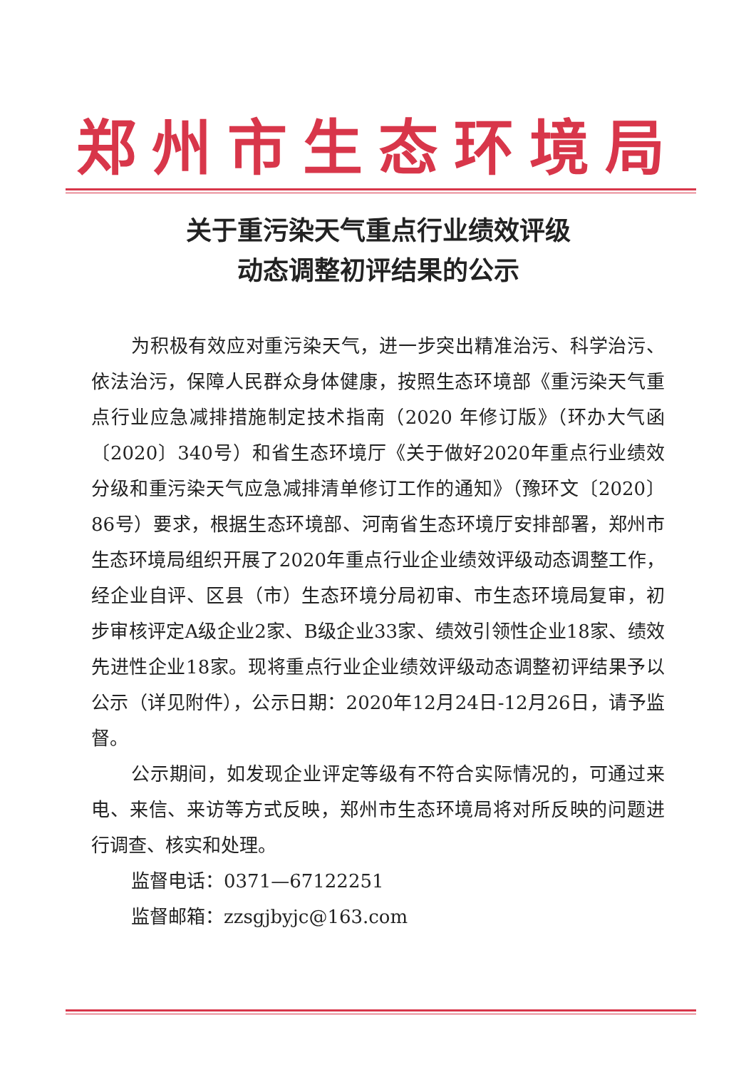郑州市生态环境局
关于重污染天气重点行业绩效评级
动态调整初评结果的公示
为积极有效应对重污染天气，进一步突出精准治污、科学治污、依法治污，保障人民群众身体健康，按照生态环境部《重污染天气重点行业应急减排措施制定技术指南（2020 年修订版》（环办大气函〔2020〕340号）和省生态环境厅《关于做好2020年重点行业绩效分级和重污染天气应急减排清单修订工作的通知》（豫环文〔2020〕86号）要求，根据生态环境部、河南省生态环境厅安排部署，郑州市生态环境局组织开展了2020年重点行业企业绩效评级动态调整工作，经企业自评、区县（市）生态环境分局初审、市生态环境局复审，初步审核评定A级企业2家、B级企业33家、绩效引领性企业18家、绩效先进性企业18家。现将重点行业企业绩效评级动态调整初评结果予以公示（详见附件），公示日期：2020年12月24日-12月26日，请予监督。
公示期间，如发现企业评定等级有不符合实际情况的，可通过来电、来信、来访等方式反映，郑州市生态环境局将对所反映的问题进行调查、核实和处理。
监督电话：0371—67122251
监督邮箱：zzsgjbyjc@163.com